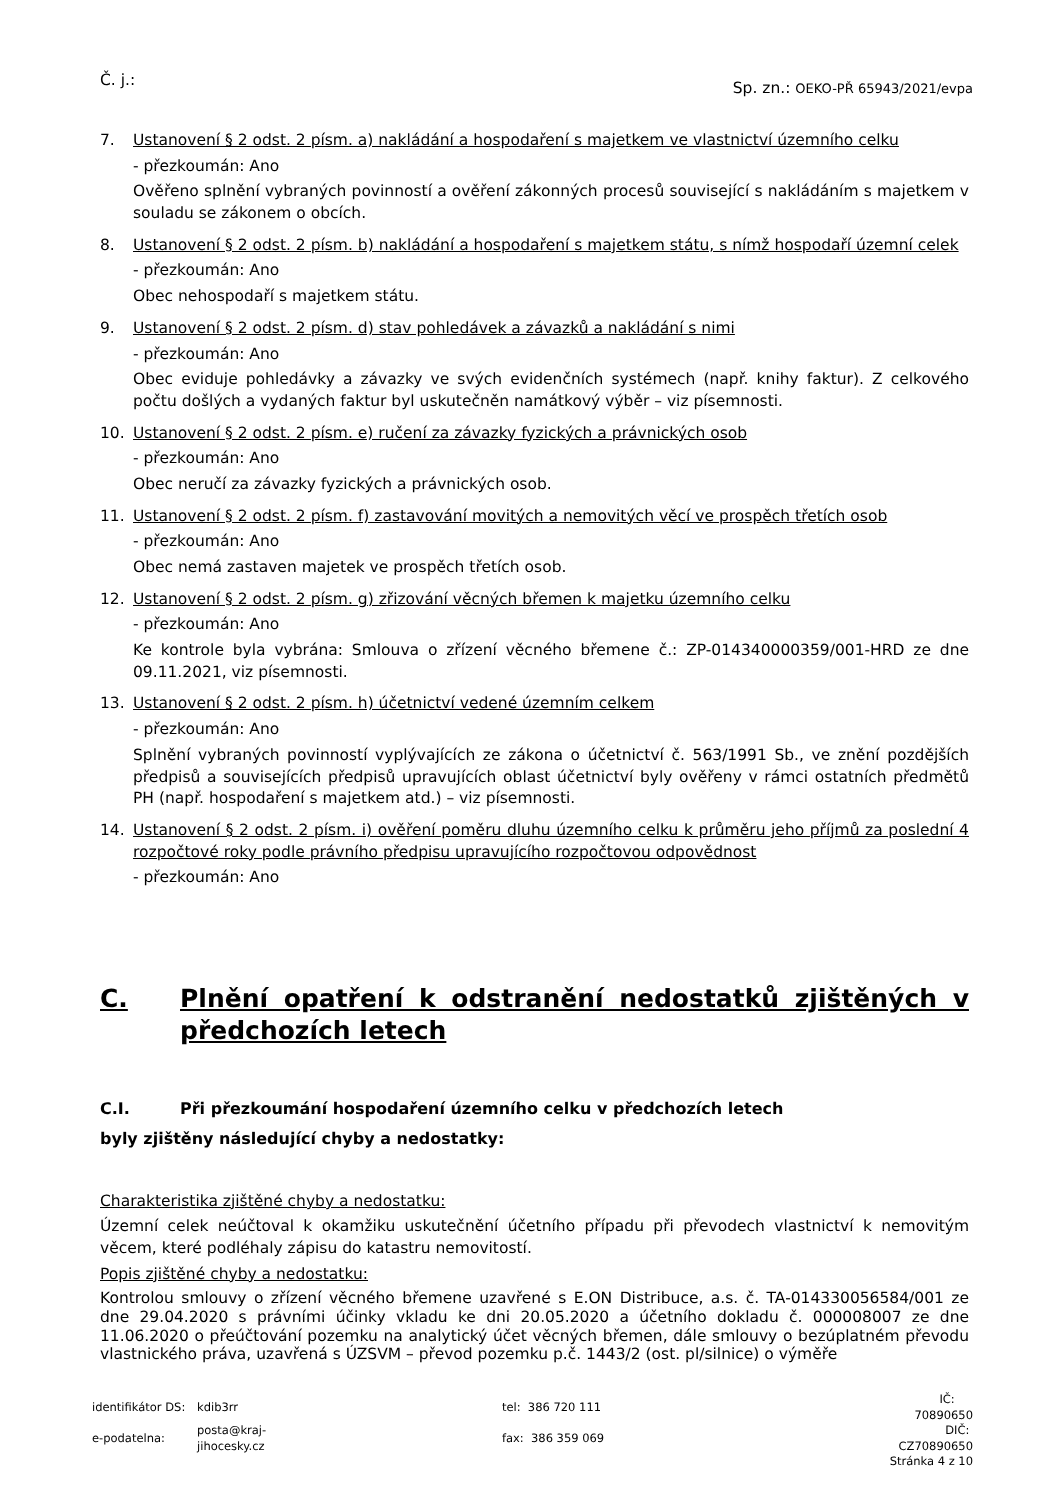Č. j.:
Sp. zn.: OEKO-PŘ 65943/2021/evpa
7. Ustanovení § 2 odst. 2 písm. a) nakládání a hospodaření s majetkem ve vlastnictví územního celku
- přezkoumán: Ano
Ověřeno splnění vybraných povinností a ověření zákonných procesů související s nakládáním s majetkem v souladu se zákonem o obcích.
8. Ustanovení § 2 odst. 2 písm. b) nakládání a hospodaření s majetkem státu, s nímž hospodaří územní celek
- přezkoumán: Ano
Obec nehospodaří s majetkem státu.
9. Ustanovení § 2 odst. 2 písm. d) stav pohledávek a závazků a nakládání s nimi
- přezkoumán: Ano
Obec eviduje pohledávky a závazky ve svých evidenčních systémech (např. knihy faktur). Z celkového počtu došlých a vydaných faktur byl uskutečněn namátkový výběr – viz písemnosti.
10. Ustanovení § 2 odst. 2 písm. e) ručení za závazky fyzických a právnických osob
- přezkoumán: Ano
Obec neručí za závazky fyzických a právnických osob.
11. Ustanovení § 2 odst. 2 písm. f) zastavování movitých a nemovitých věcí ve prospěch třetích osob
- přezkoumán: Ano
Obec nemá zastaven majetek ve prospěch třetích osob.
12. Ustanovení § 2 odst. 2 písm. g) zřizování věcných břemen k majetku územního celku
- přezkoumán: Ano
Ke kontrole byla vybrána: Smlouva o zřízení věcného břemene č.: ZP-014340000359/001-HRD ze dne 09.11.2021, viz písemnosti.
13. Ustanovení § 2 odst. 2 písm. h) účetnictví vedené územním celkem
- přezkoumán: Ano
Splnění vybraných povinností vyplývajících ze zákona o účetnictví č. 563/1991 Sb., ve znění pozdějších předpisů a souvisejících předpisů upravujících oblast účetnictví byly ověřeny v rámci ostatních předmětů PH (např. hospodaření s majetkem atd.) – viz písemnosti.
14. Ustanovení § 2 odst. 2 písm. i) ověření poměru dluhu územního celku k průměru jeho příjmů za poslední 4 rozpočtové roky podle právního předpisu upravujícího rozpočtovou odpovědnost
- přezkoumán: Ano
C. Plnění opatření k odstranění nedostatků zjištěných v předchozích letech
C.I. Při přezkoumání hospodaření územního celku v předchozích letech
byly zjištěny následující chyby a nedostatky:
Charakteristika zjištěné chyby a nedostatku:
Územní celek neúčtoval k okamžiku uskutečnění účetního případu při převodech vlastnictví k nemovitým věcem, které podléhaly zápisu do katastru nemovitostí.
Popis zjištěné chyby a nedostatku:
Kontrolou smlouvy o zřízení věcného břemene uzavřené s E.ON Distribuce, a.s. č. TA-014330056584/001 ze dne 29.04.2020 s právními účinky vkladu ke dni 20.05.2020 a účetního dokladu č. 000008007 ze dne 11.06.2020 o přeúčtování pozemku na analytický účet věcných břemen, dále smlouvy o bezúplatném převodu vlastnického práva, uzavřená s ÚZSVM – převod pozemku p.č. 1443/2 (ost. pl/silnice) o výměře
| identifikátor DS: | kdib3rr | tel: 386 720 111 | IČ: 70890650 |
| e-podatelna: | posta@kraj-jihocesky.cz | fax: 386 359 069 | DIČ: CZ70890650 |
| Stránka 4 z 10 | | | |